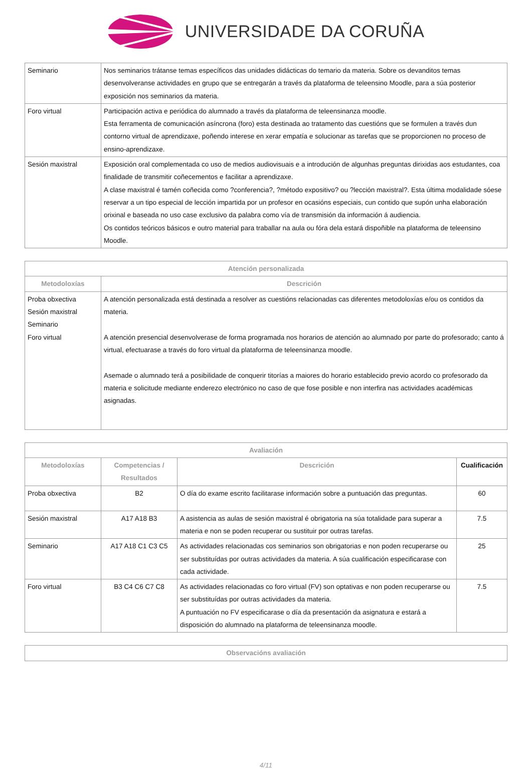UNIVERSIDADE DA CORUÑA
| Seminario | Nos seminarios trátanse temas específicos das unidades didácticas do temario da materia. Sobre os devanditos temas desenvolveranse actividades en grupo que se entregarán a través da plataforma de teleensino Moodle, para a súa posterior exposición nos seminarios da materia. |
| Foro virtual | Participación activa e periódica do alumnado a través da plataforma de teleensinanza moodle. Esta ferramenta de comunicación asíncrona (foro) esta destinada ao tratamento das cuestións que se formulen a través dun contorno virtual de aprendizaxe, poñendo interese en xerar empatía e solucionar as tarefas que se proporcionen no proceso de ensino-aprendizaxe. |
| Sesión maxistral | Exposición oral complementada co uso de medios audiovisuais e a introdución de algunhas preguntas dirixidas aos estudantes, coa finalidade de transmitir coñecementos e facilitar a aprendizaxe. A clase maxistral é tamén coñecida como ?conferencia?, ?método expositivo? ou ?lección maxistral?. Esta última modalidade sóese reservar a un tipo especial de lección impartida por un profesor en ocasións especiais, cun contido que supón unha elaboración orixinal e baseada no uso case exclusivo da palabra como vía de transmisión da información á audiencia. Os contidos teóricos básicos e outro material para traballar na aula ou fóra dela estará dispoñible na plataforma de teleensino Moodle. |
| Atención personalizada | |
| --- | --- |
| Metodoloxías | Descrición |
| Proba obxectiva Sesión maxistral Seminario Foro virtual | A atención personalizada está destinada a resolver as cuestións relacionadas cas diferentes metodoloxías e/ou os contidos da materia. A atención presencial desenvolverase de forma programada nos horarios de atención ao alumnado por parte do profesorado; canto á virtual, efectuarase a través do foro virtual da plataforma de teleensinanza moodle. Asemade o alumnado terá a posibilidade de conquerir titorías a maiores do horario establecido previo acordo co profesorado da materia e solicitude mediante enderezo electrónico no caso de que fose posible e non interfira nas actividades académicas asignadas. |
| Avaliación | | | |
| --- | --- | --- | --- |
| Metodoloxías | Competencias / Resultados | Descrición | Cualificación |
| Proba obxectiva | B2 | O día do exame escrito facilitarase información sobre a puntuación das preguntas. | 60 |
| Sesión maxistral | A17 A18 B3 | A asistencia as aulas de sesión maxistral é obrigatoria na súa totalidade para superar a materia e non se poden recuperar ou sustituir por outras tarefas. | 7.5 |
| Seminario | A17 A18 C1 C3 C5 | As actividades relacionadas cos seminarios son obrigatorias e non poden recuperarse ou ser substituídas por outras actividades da materia. A súa cualificación especificarase con cada actividade. | 25 |
| Foro virtual | B3 C4 C6 C7 C8 | As actividades relacionadas co foro virtual (FV) son optativas e non poden recuperarse ou ser substituídas por outras actividades da materia. A puntuación no FV especificarase o día da presentación da asignatura e estará a disposición do alumnado na plataforma de teleensinanza moodle. | 7.5 |
| Observacións avaliación |
| --- |
4/11